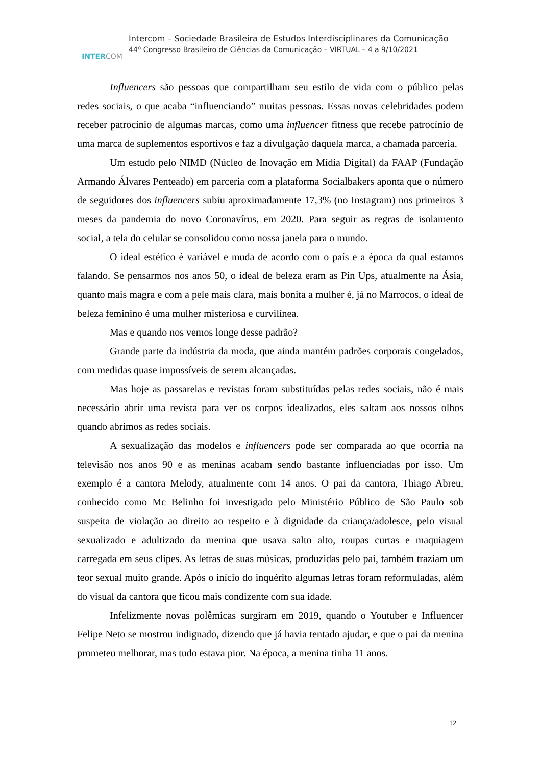INTERCOM
Intercom – Sociedade Brasileira de Estudos Interdisciplinares da Comunicação
44º Congresso Brasileiro de Ciências da Comunicação – VIRTUAL – 4 a 9/10/2021
Influencers são pessoas que compartilham seu estilo de vida com o público pelas redes sociais, o que acaba “influenciando” muitas pessoas. Essas novas celebridades podem receber patrocínio de algumas marcas, como uma influencer fitness que recebe patrocínio de uma marca de suplementos esportivos e faz a divulgação daquela marca, a chamada parceria.
Um estudo pelo NIMD (Núcleo de Inovação em Mídia Digital) da FAAP (Fundação Armando Álvares Penteado) em parceria com a plataforma Socialbakers aponta que o número de seguidores dos influencers subiu aproximadamente 17,3% (no Instagram) nos primeiros 3 meses da pandemia do novo Coronavírus, em 2020. Para seguir as regras de isolamento social, a tela do celular se consolidou como nossa janela para o mundo.
O ideal estético é variável e muda de acordo com o país e a época da qual estamos falando. Se pensarmos nos anos 50, o ideal de beleza eram as Pin Ups, atualmente na Ásia, quanto mais magra e com a pele mais clara, mais bonita a mulher é, já no Marrocos, o ideal de beleza feminino é uma mulher misteriosa e curvilínea.
Mas e quando nos vemos longe desse padrão?
Grande parte da indústria da moda, que ainda mantém padrões corporais congelados, com medidas quase impossíveis de serem alcançadas.
Mas hoje as passarelas e revistas foram substituídas pelas redes sociais, não é mais necessário abrir uma revista para ver os corpos idealizados, eles saltam aos nossos olhos quando abrimos as redes sociais.
A sexualização das modelos e influencers pode ser comparada ao que ocorria na televisão nos anos 90 e as meninas acabam sendo bastante influenciadas por isso. Um exemplo é a cantora Melody, atualmente com 14 anos. O pai da cantora, Thiago Abreu, conhecido como Mc Belinho foi investigado pelo Ministério Público de São Paulo sob suspeita de violação ao direito ao respeito e à dignidade da criança/adolesce, pelo visual sexualizado e adultizado da menina que usava salto alto, roupas curtas e maquiagem carregada em seus clipes. As letras de suas músicas, produzidas pelo pai, também traziam um teor sexual muito grande. Após o início do inquérito algumas letras foram reformuladas, além do visual da cantora que ficou mais condizente com sua idade.
Infelizmente novas polêmicas surgiram em 2019, quando o Youtuber e Influencer Felipe Neto se mostrou indignado, dizendo que já havia tentado ajudar, e que o pai da menina prometeu melhorar, mas tudo estava pior. Na época, a menina tinha 11 anos.
12